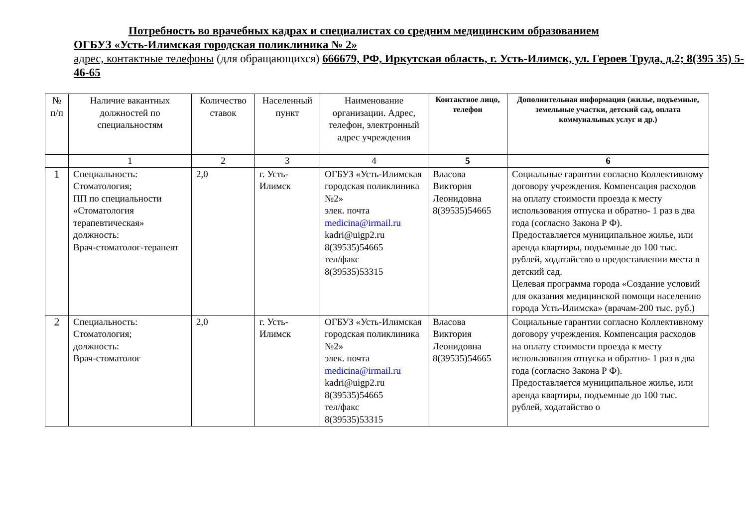Потребность во врачебных кадрах и специалистах со средним медицинским образованием
ОГБУЗ «Усть-Илимская городская поликлиника № 2»
адрес, контактные телефоны (для обращающихся) 666679, РФ, Иркутская область, г. Усть-Илимск, ул. Героев Труда, д.2; 8(395 35) 5-46-65
| № п/п | Наличие вакантных должностей по специальностям | Количество ставок | Населенный пункт | Наименование организации. Адрес, телефон, электронный адрес учреждения | Контактное лицо, телефон | Дополнительная информация (жилье, подъемные, земельные участки, детский сад, оплата коммунальных услуг и др.) |
| --- | --- | --- | --- | --- | --- | --- |
| | 1 | 2 | 3 | 4 | 5 | 6 |
| 1 | Специальность: Стоматология; ПП по специальности «Стоматология терапевтическая» должность: Врач-стоматолог-терапевт | 2,0 | г. Усть-Илимск | ОГБУЗ «Усть-Илимская городская поликлиника №2» элек. почта medicina@irmail.ru kadri@uigp2.ru 8(39535)54665 тел/факс 8(39535)53315 | Власова Виктория Леонидовна 8(39535)54665 | Социальные гарантии согласно Коллективному договору учреждения. Компенсация расходов на оплату стоимости проезда к месту использования отпуска и обратно- 1 раз в два года (согласно Закона Р Ф). Предоставляется муниципальное жилье, или аренда квартиры, подъемные до 100 тыс. рублей, ходатайство о предоставлении места в детский сад. Целевая программа города «Создание условий для оказания медицинской помощи населению города Усть-Илимска» (врачам-200 тыс. руб.) |
| 2 | Специальность: Стоматология; должность: Врач-стоматолог | 2,0 | г. Усть-Илимск | ОГБУЗ «Усть-Илимская городская поликлиника №2» элек. почта medicina@irmail.ru kadri@uigp2.ru 8(39535)54665 тел/факс 8(39535)53315 | Власова Виктория Леонидовна 8(39535)54665 | Социальные гарантии согласно Коллективному договору учреждения. Компенсация расходов на оплату стоимости проезда к месту использования отпуска и обратно- 1 раз в два года (согласно Закона Р Ф). Предоставляется муниципальное жилье, или аренда квартиры, подъемные до 100 тыс. рублей, ходатайство о |